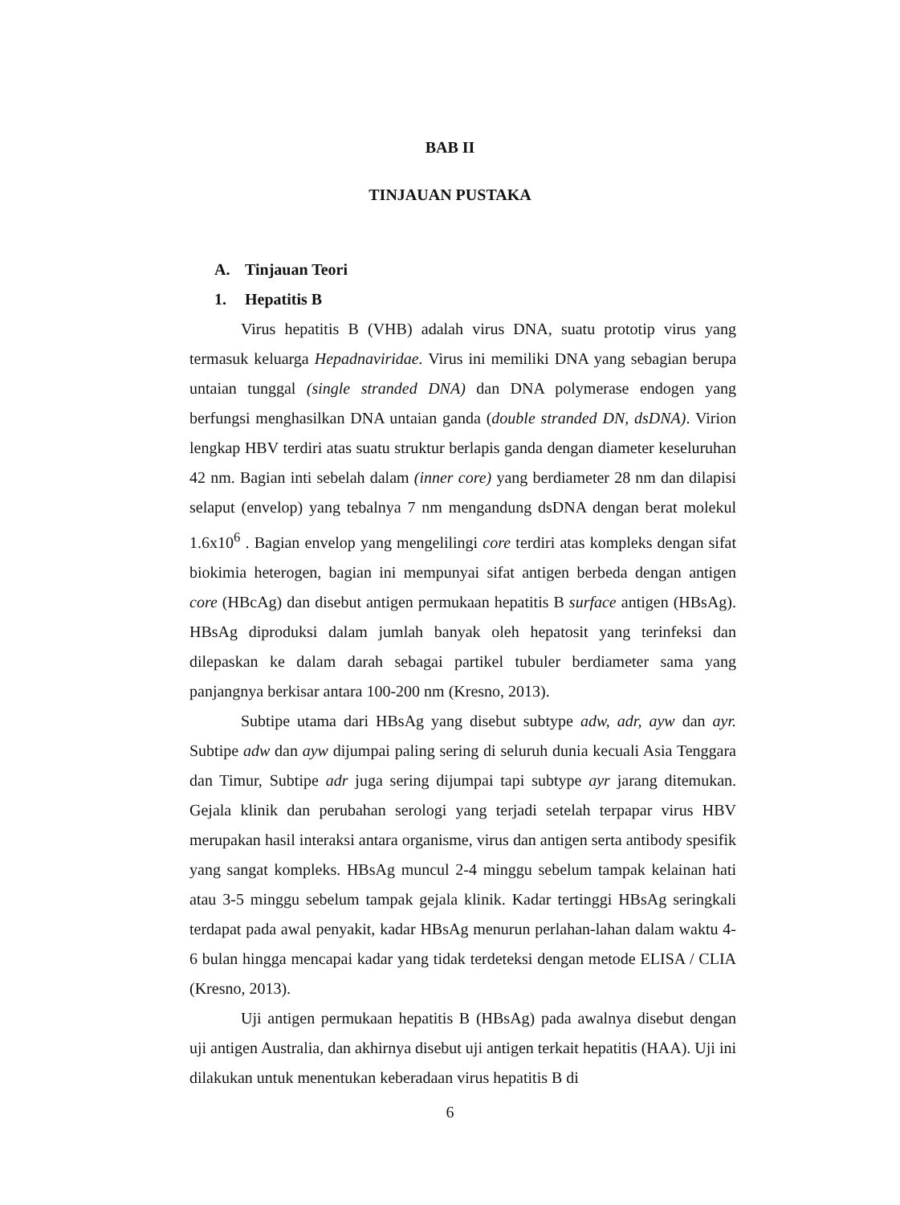BAB II
TINJAUAN PUSTAKA
A. Tinjauan Teori
1. Hepatitis B
Virus hepatitis B (VHB) adalah virus DNA, suatu prototip virus yang termasuk keluarga Hepadnaviridae. Virus ini memiliki DNA yang sebagian berupa untaian tunggal (single stranded DNA) dan DNA polymerase endogen yang berfungsi menghasilkan DNA untaian ganda (double stranded DN, dsDNA). Virion lengkap HBV terdiri atas suatu struktur berlapis ganda dengan diameter keseluruhan 42 nm. Bagian inti sebelah dalam (inner core) yang berdiameter 28 nm dan dilapisi selaput (envelop) yang tebalnya 7 nm mengandung dsDNA dengan berat molekul 1.6x10<sup>6</sup> . Bagian envelop yang mengelilingi core terdiri atas kompleks dengan sifat biokimia heterogen, bagian ini mempunyai sifat antigen berbeda dengan antigen core (HBcAg) dan disebut antigen permukaan hepatitis B surface antigen (HBsAg). HBsAg diproduksi dalam jumlah banyak oleh hepatosit yang terinfeksi dan dilepaskan ke dalam darah sebagai partikel tubuler berdiameter sama yang panjangnya berkisar antara 100-200 nm (Kresno, 2013).
Subtipe utama dari HBsAg yang disebut subtype adw, adr, ayw dan ayr. Subtipe adw dan ayw dijumpai paling sering di seluruh dunia kecuali Asia Tenggara dan Timur, Subtipe adr juga sering dijumpai tapi subtype ayr jarang ditemukan. Gejala klinik dan perubahan serologi yang terjadi setelah terpapar virus HBV merupakan hasil interaksi antara organisme, virus dan antigen serta antibody spesifik yang sangat kompleks. HBsAg muncul 2-4 minggu sebelum tampak kelainan hati atau 3-5 minggu sebelum tampak gejala klinik. Kadar tertinggi HBsAg seringkali terdapat pada awal penyakit, kadar HBsAg menurun perlahan-lahan dalam waktu 4-6 bulan hingga mencapai kadar yang tidak terdeteksi dengan metode ELISA / CLIA (Kresno, 2013).
Uji antigen permukaan hepatitis B (HBsAg) pada awalnya disebut dengan uji antigen Australia, dan akhirnya disebut uji antigen terkait hepatitis (HAA). Uji ini dilakukan untuk menentukan keberadaan virus hepatitis B di
6